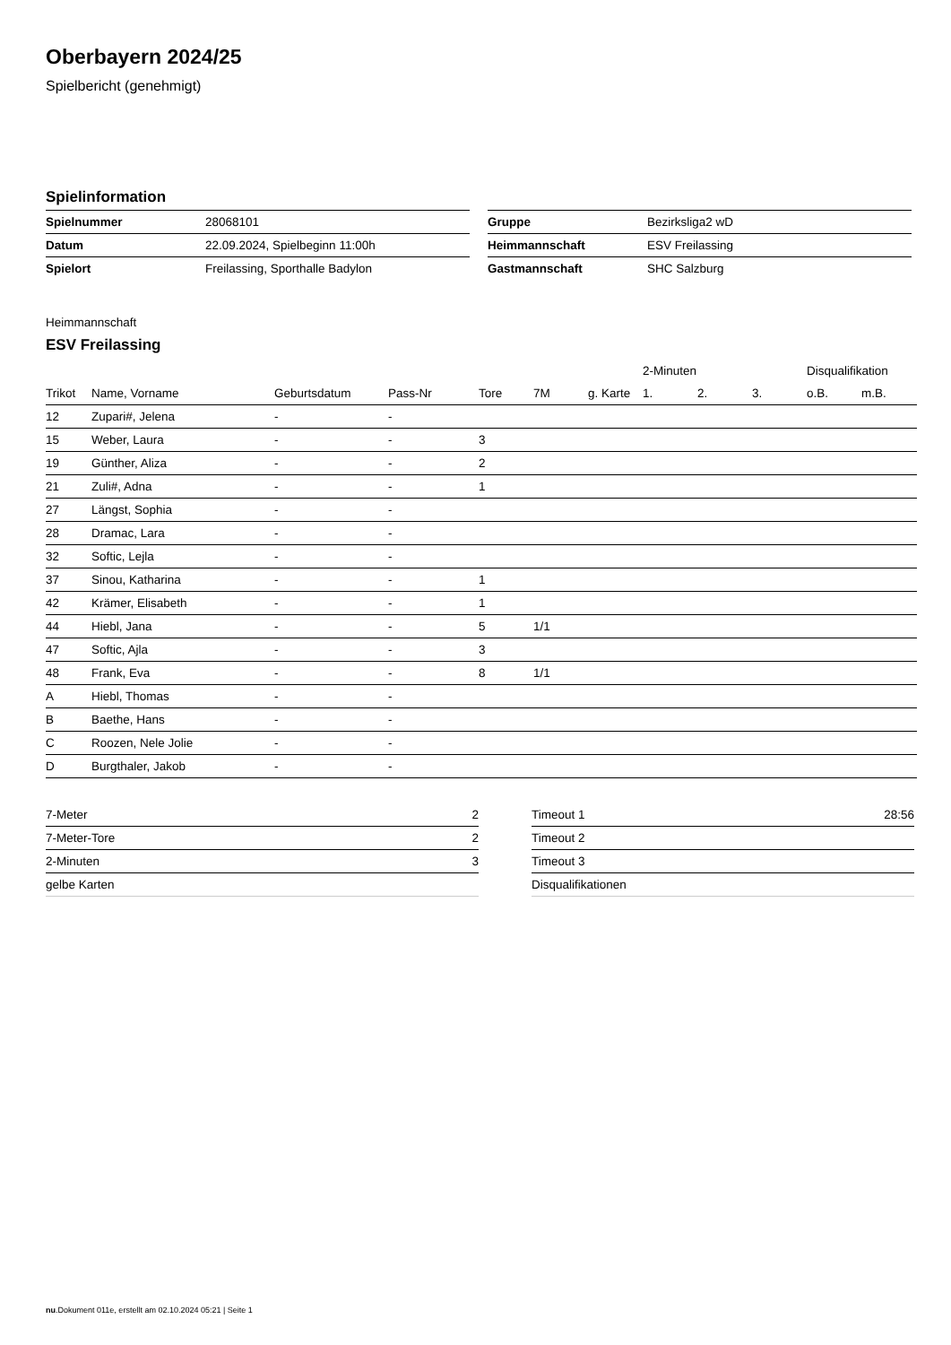Oberbayern 2024/25
Spielbericht (genehmigt)
Spielinformation
| Spielnummer | 28068101 |
| Datum | 22.09.2024, Spielbeginn 11:00h |
| Spielort | Freilassing, Sporthalle Badylon |
| Gruppe | Bezirksliga2 wD |
| Heimmannschaft | ESV Freilassing |
| Gastmannschaft | SHC Salzburg |
Heimmannschaft
ESV Freilassing
| | | | | | | | 2-Minuten | | | Disqualifikation | |
| --- | --- | --- | --- | --- | --- | --- | --- | --- | --- | --- | --- |
| Trikot | Name, Vorname | Geburtsdatum | Pass-Nr | Tore | 7M | g. Karte | 1. | 2. | 3. | o.B. | m.B. |
| 12 | Zupari#, Jelena | - | - | | | | | | | | |
| 15 | Weber, Laura | - | - | 3 | | | | | | | |
| 19 | Günther, Aliza | - | - | 2 | | | | | | | |
| 21 | Zuli#, Adna | - | - | 1 | | | | | | | |
| 27 | Längst, Sophia | - | - | | | | | | | | |
| 28 | Dramac, Lara | - | - | | | | | | | | |
| 32 | Softic, Lejla | - | - | | | | | | | | |
| 37 | Sinou, Katharina | - | - | 1 | | | | | | | |
| 42 | Krämer, Elisabeth | - | - | 1 | | | | | | | |
| 44 | Hiebl, Jana | - | - | 5 | 1/1 | | | | | | |
| 47 | Softic, Ajla | - | - | 3 | | | | | | | |
| 48 | Frank, Eva | - | - | 8 | 1/1 | | | | | | |
| A | Hiebl, Thomas | - | - | | | | | | | | |
| B | Baethe, Hans | - | - | | | | | | | | |
| C | Roozen, Nele Jolie | - | - | | | | | | | | |
| D | Burgthaler, Jakob | - | - | | | | | | | | |
| 7-Meter | 2 |
| 7-Meter-Tore | 2 |
| 2-Minuten | 3 |
| gelbe Karten | |
| Timeout 1 | 28:56 |
| Timeout 2 | |
| Timeout 3 | |
| Disqualifikationen | |
nu.Dokument 011e, erstellt am 02.10.2024 05:21 | Seite 1